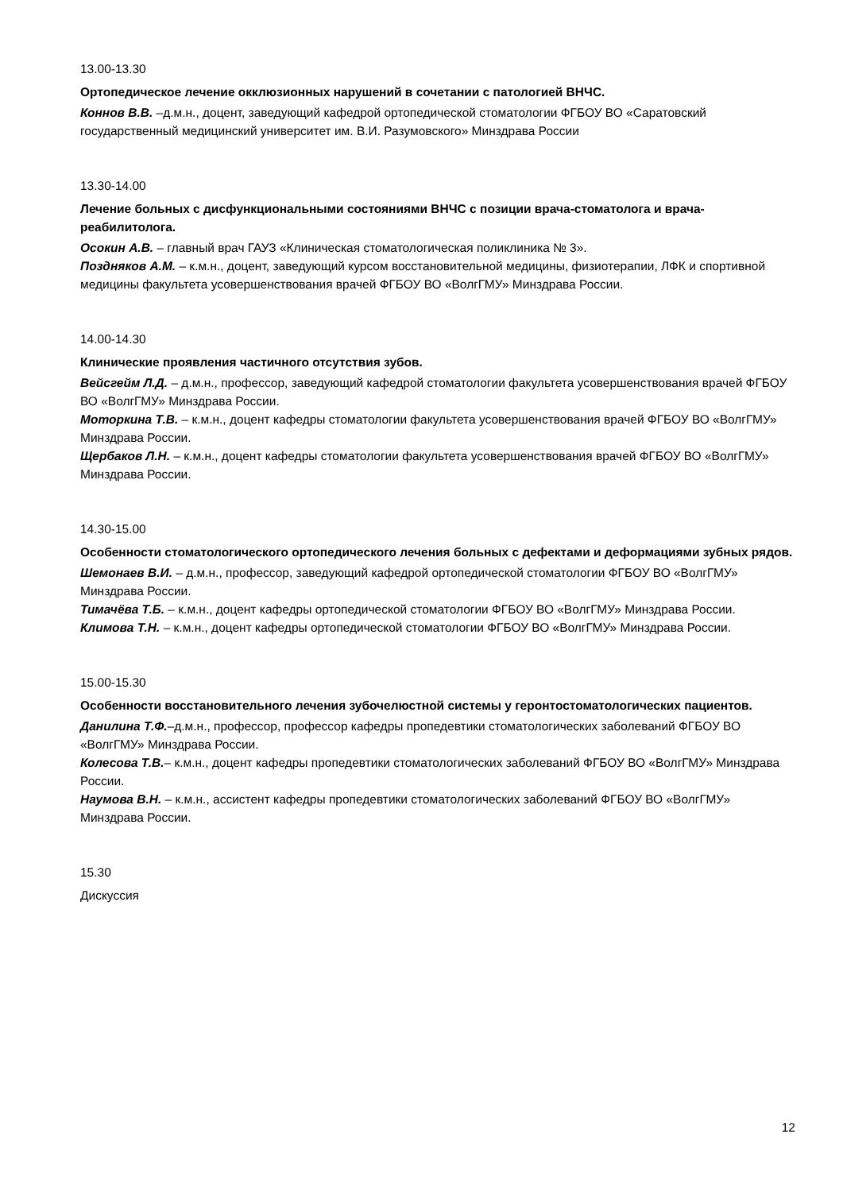13.00-13.30
Ортопедическое лечение окклюзионных нарушений в сочетании с патологией ВНЧС.
Коннов В.В. –д.м.н., доцент, заведующий кафедрой ортопедической стоматологии ФГБОУ ВО «Саратовский государственный медицинский университет им. В.И. Разумовского» Минздрава России
13.30-14.00
Лечение больных с дисфункциональными состояниями ВНЧС с позиции врача-стоматолога и врача-реабилитолога.
Осокин А.В. – главный врач ГАУЗ «Клиническая стоматологическая поликлиника № 3».
Поздняков А.М. – к.м.н., доцент, заведующий курсом восстановительной медицины, физиотерапии, ЛФК и спортивной медицины факультета усовершенствования врачей ФГБОУ ВО «ВолгГМУ» Минздрава России.
14.00-14.30
Клинические проявления частичного отсутствия зубов.
Вейсгейм Л.Д. – д.м.н., профессор, заведующий кафедрой стоматологии факультета усовершенствования врачей ФГБОУ ВО «ВолгГМУ» Минздрава России.
Моторкина Т.В. – к.м.н., доцент кафедры стоматологии факультета усовершенствования врачей ФГБОУ ВО «ВолгГМУ» Минздрава России.
Щербаков Л.Н. – к.м.н., доцент кафедры стоматологии факультета усовершенствования врачей ФГБОУ ВО «ВолгГМУ» Минздрава России.
14.30-15.00
Особенности стоматологического ортопедического лечения больных с дефектами и деформациями зубных рядов.
Шемонаев В.И. – д.м.н., профессор, заведующий кафедрой ортопедической стоматологии ФГБОУ ВО «ВолгГМУ» Минздрава России.
Тимачёва Т.Б. – к.м.н., доцент кафедры ортопедической стоматологии ФГБОУ ВО «ВолгГМУ» Минздрава России.
Климова Т.Н. – к.м.н., доцент кафедры ортопедической стоматологии ФГБОУ ВО «ВолгГМУ» Минздрава России.
15.00-15.30
Особенности восстановительного лечения зубочелюстной системы у геронтостоматологических пациентов.
Данилина Т.Ф.–д.м.н., профессор, профессор кафедры пропедевтики стоматологических заболеваний ФГБОУ ВО «ВолгГМУ» Минздрава России.
Колесова Т.В.– к.м.н., доцент кафедры пропедевтики стоматологических заболеваний ФГБОУ ВО «ВолгГМУ» Минздрава России.
Наумова В.Н. – к.м.н., ассистент кафедры пропедевтики стоматологических заболеваний ФГБОУ ВО «ВолгГМУ» Минздрава России.
15.30
Дискуссия
12